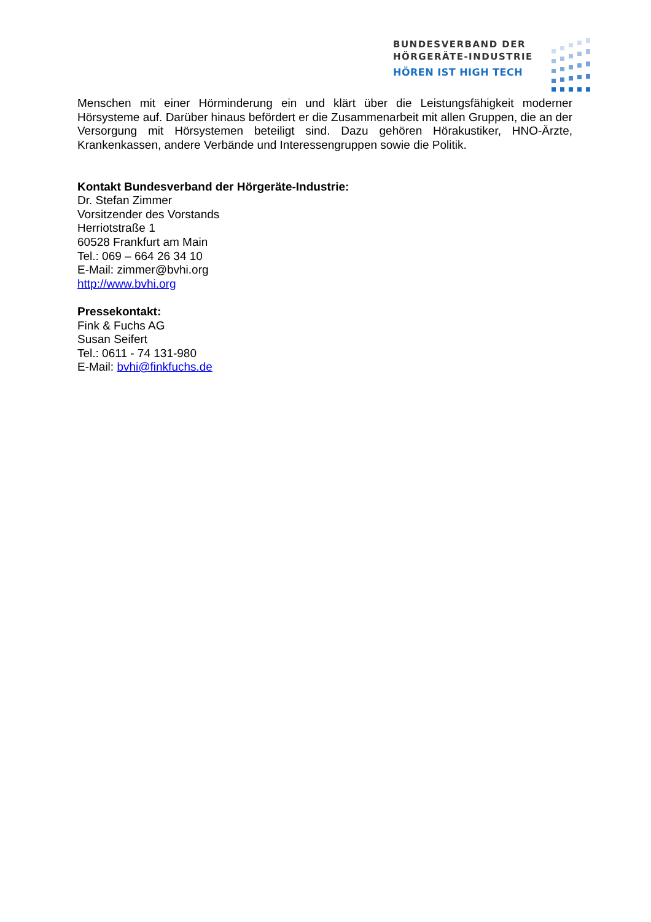BUNDESVERBAND DER
HÖRGERÄTE-INDUSTRIE
HÖREN IST HIGH TECH
Menschen mit einer Hörminderung ein und klärt über die Leistungsfähigkeit moderner Hörsysteme auf. Darüber hinaus befördert er die Zusammenarbeit mit allen Gruppen, die an der Versorgung mit Hörsystemen beteiligt sind. Dazu gehören Hörakustiker, HNO-Ärzte, Krankenkassen, andere Verbände und Interessengruppen sowie die Politik.
Kontakt Bundesverband der Hörgeräte-Industrie:
Dr. Stefan Zimmer
Vorsitzender des Vorstands
Herriotstraße 1
60528 Frankfurt am Main
Tel.: 069 – 664 26 34 10
E-Mail: zimmer@bvhi.org
http://www.bvhi.org
Pressekontakt:
Fink & Fuchs AG
Susan Seifert
Tel.: 0611 - 74 131-980
E-Mail: bvhi@finkfuchs.de